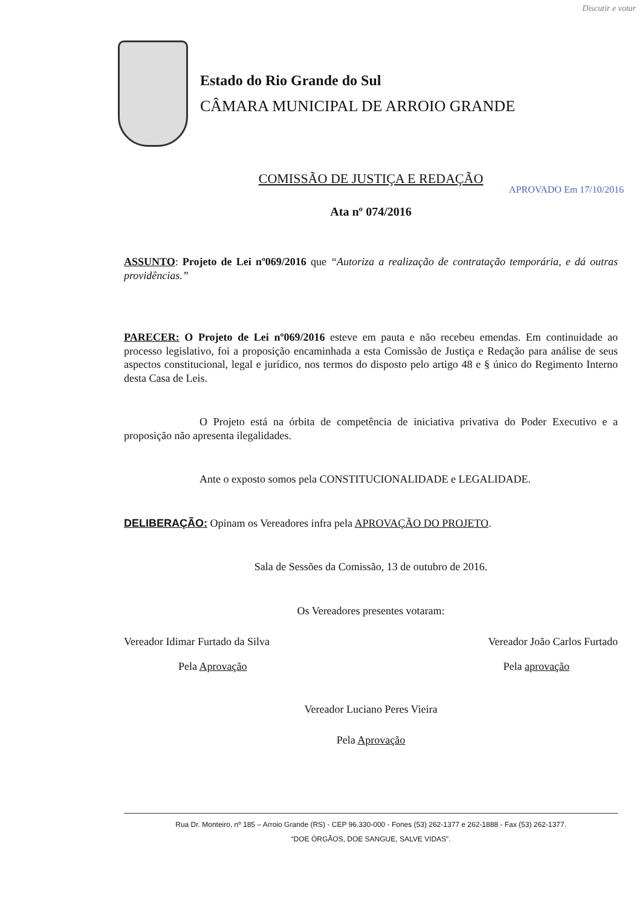Discutir e votar
Estado do Rio Grande do Sul
CÂMARA MUNICIPAL DE ARROIO GRANDE
COMISSÃO DE JUSTIÇA E REDAÇÃO
Ata nº 074/2016
APROVADO Em 17/10/2016
ASSUNTO: Projeto de Lei nº069/2016 que “Autoriza a realização de contratação temporária, e dá outras providências.”
PARECER: O Projeto de Lei nº069/2016 esteve em pauta e não recebeu emendas. Em continuidade ao processo legislativo, foi a proposição encaminhada a esta Comissão de Justiça e Redação para análise de seus aspectos constitucional, legal e jurídico, nos termos do disposto pelo artigo 48 e § único do Regimento Interno desta Casa de Leis.
O Projeto está na órbita de competência de iniciativa privativa do Poder Executivo e a proposição não apresenta ilegalidades.
Ante o exposto somos pela CONSTITUCIONALIDADE e LEGALIDADE.
DELIBERAÇÃO: Opinam os Vereadores infra pela APROVAÇÃO DO PROJETO.
Sala de Sessões da Comissão, 13 de outubro de 2016.
Os Vereadores presentes votaram:
Vereador Idimar Furtado da Silva Vereador João Carlos Furtado
Pela Aprovação Pela aprovação
Vereador Luciano Peres Vieira
Pela Aprovação
Rua Dr. Monteiro, nº 185 – Arroio Grande (RS) - CEP 96.330-000 - Fones (53) 262-1377 e 262-1888 - Fax (53) 262-1377.
“DOE ÓRGÃOS, DOE SANGUE, SALVE VIDAS”.